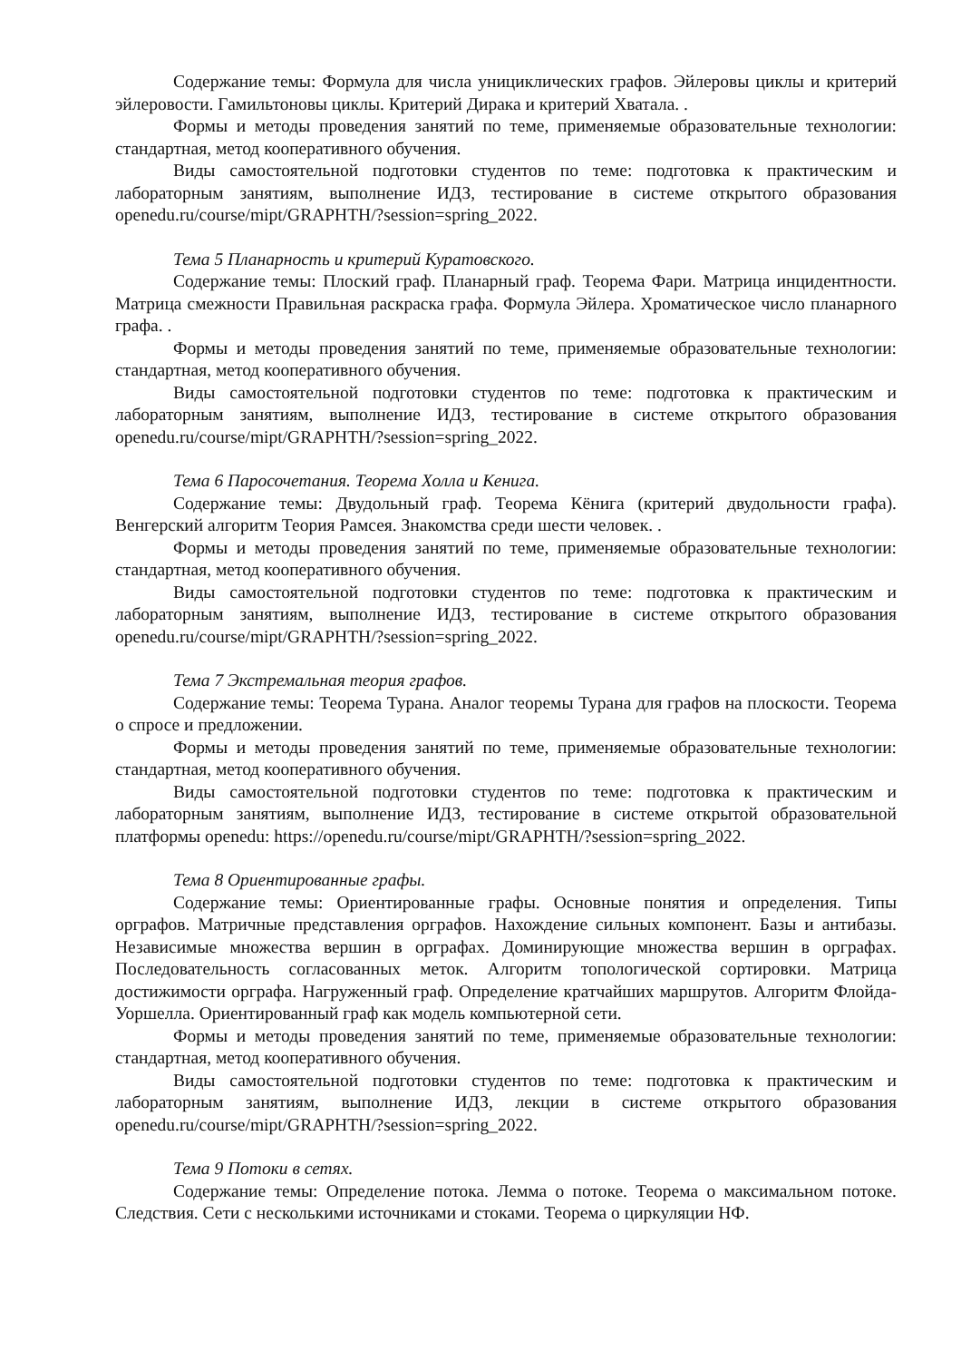Содержание темы: Формула для числа унициклических графов. Эйлеровы циклы и критерий эйлеровости. Гамильтоновы циклы. Критерий Дирака и критерий Хватала. .
Формы и методы проведения занятий по теме, применяемые образовательные технологии: стандартная, метод кооперативного обучения.
Виды самостоятельной подготовки студентов по теме: подготовка к практическим и лабораторным занятиям, выполнение ИДЗ, тестирование в системе открытого образования openedu.ru/course/mipt/GRAPHTH/?session=spring_2022.
Тема 5 Планарность и критерий Куратовского.
Содержание темы: Плоский граф. Планарный граф. Теорема Фари. Матрица инцидентности. Матрица смежности Правильная раскраска графа. Формула Эйлера. Хроматическое число планарного графа. .
Формы и методы проведения занятий по теме, применяемые образовательные технологии: стандартная, метод кооперативного обучения.
Виды самостоятельной подготовки студентов по теме: подготовка к практическим и лабораторным занятиям, выполнение ИДЗ, тестирование в системе открытого образования openedu.ru/course/mipt/GRAPHTH/?session=spring_2022.
Тема 6 Паросочетания. Теорема Холла и Кенига.
Содержание темы: Двудольный граф. Теорема Кёнига (критерий двудольности графа). Венгерский алгоритм Теория Рамсея. Знакомства среди шести человек. .
Формы и методы проведения занятий по теме, применяемые образовательные технологии: стандартная, метод кооперативного обучения.
Виды самостоятельной подготовки студентов по теме: подготовка к практическим и лабораторным занятиям, выполнение ИДЗ, тестирование в системе открытого образования openedu.ru/course/mipt/GRAPHTH/?session=spring_2022.
Тема 7 Экстремальная теория графов.
Содержание темы: Теорема Турана. Аналог теоремы Турана для графов на плоскости. Теорема о спросе и предложении.
Формы и методы проведения занятий по теме, применяемые образовательные технологии: стандартная, метод кооперативного обучения.
Виды самостоятельной подготовки студентов по теме: подготовка к практическим и лабораторным занятиям, выполнение ИДЗ, тестирование в системе открытой образовательной платформы openedu: https://openedu.ru/course/mipt/GRAPHTH/?session=spring_2022.
Тема 8 Ориентированные графы.
Содержание темы: Ориентированные графы. Основные понятия и определения. Типы орграфов. Матричные представления орграфов. Нахождение сильных компонент. Базы и антибазы. Независимые множества вершин в орграфах. Доминирующие множества вершин в орграфах. Последовательность согласованных меток. Алгоритм топологической сортировки. Матрица достижимости орграфа. Нагруженный граф. Определение кратчайших маршрутов. Алгоритм Флойда-Уоршелла. Ориентированный граф как модель компьютерной сети.
Формы и методы проведения занятий по теме, применяемые образовательные технологии: стандартная, метод кооперативного обучения.
Виды самостоятельной подготовки студентов по теме: подготовка к практическим и лабораторным занятиям, выполнение ИДЗ, лекции в системе открытого образования openedu.ru/course/mipt/GRAPHTH/?session=spring_2022.
Тема 9 Потоки в сетях.
Содержание темы: Определение потока. Лемма о потоке. Теорема о максимальном потоке. Следствия. Сети с несколькими источниками и стоками. Теорема о циркуляции НФ.